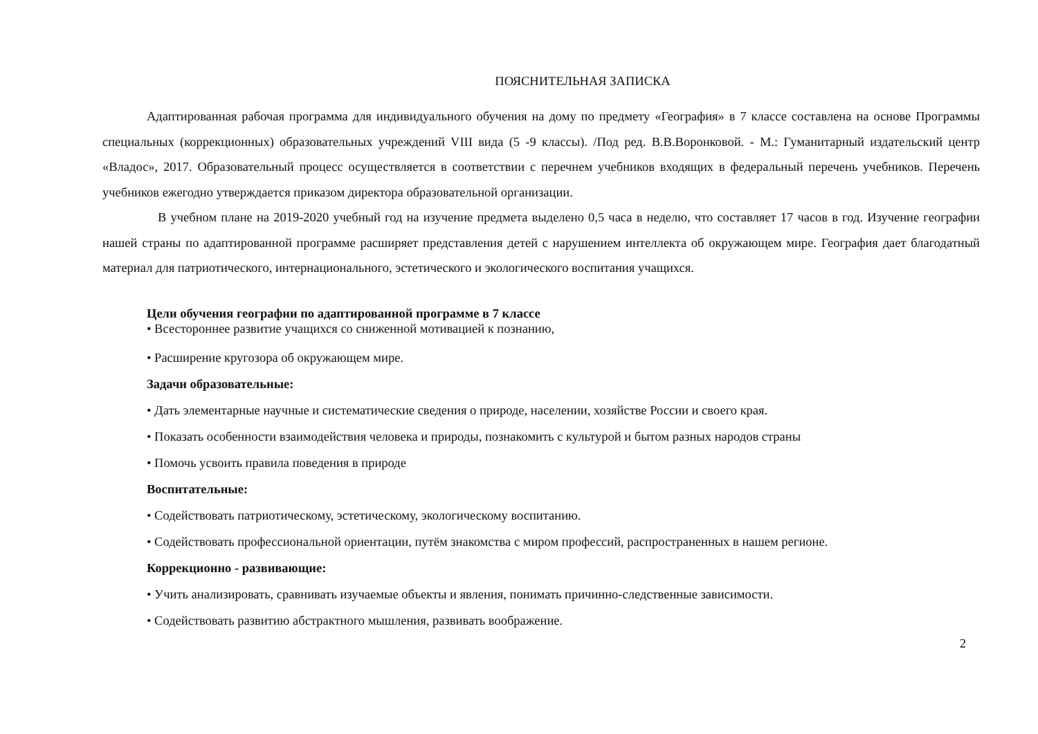ПОЯСНИТЕЛЬНАЯ ЗАПИСКА
Адаптированная рабочая программа для индивидуального обучения на дому по предмету «География» в 7 классе составлена на основе Программы специальных (коррекционных) образовательных учреждений VIII вида (5 -9 классы). /Под ред. В.В.Воронковой. - М.: Гуманитарный издательский центр «Владос», 2017. Образовательный процесс осуществляется в соответствии с перечнем учебников входящих в федеральный перечень учебников. Перечень учебников ежегодно утверждается приказом директора образовательной организации.
В учебном плане на 2019-2020 учебный год на изучение предмета выделено 0,5 часа в неделю, что составляет 17 часов в год. Изучение географии нашей страны по адаптированной программе расширяет представления детей с нарушением интеллекта об окружающем мире. География дает благодатный материал для патриотического, интернационального, эстетического и экологического воспитания учащихся.
Цели обучения географии по адаптированной программе в 7 классе
• Всестороннее развитие учащихся со сниженной мотивацией к познанию,
• Расширение кругозора об окружающем мире.
Задачи образовательные:
• Дать элементарные научные и систематические сведения о природе, населении, хозяйстве России и своего края.
• Показать особенности взаимодействия человека и природы, познакомить с культурой и бытом разных народов страны
• Помочь усвоить правила поведения в природе
Воспитательные:
• Содействовать патриотическому, эстетическому, экологическому воспитанию.
• Содействовать профессиональной ориентации, путём знакомства с миром профессий, распространенных в нашем регионе.
Коррекционно - развивающие:
• Учить анализировать, сравнивать изучаемые объекты и явления, понимать причинно-следственные зависимости.
• Содействовать развитию абстрактного мышления, развивать воображение.
2